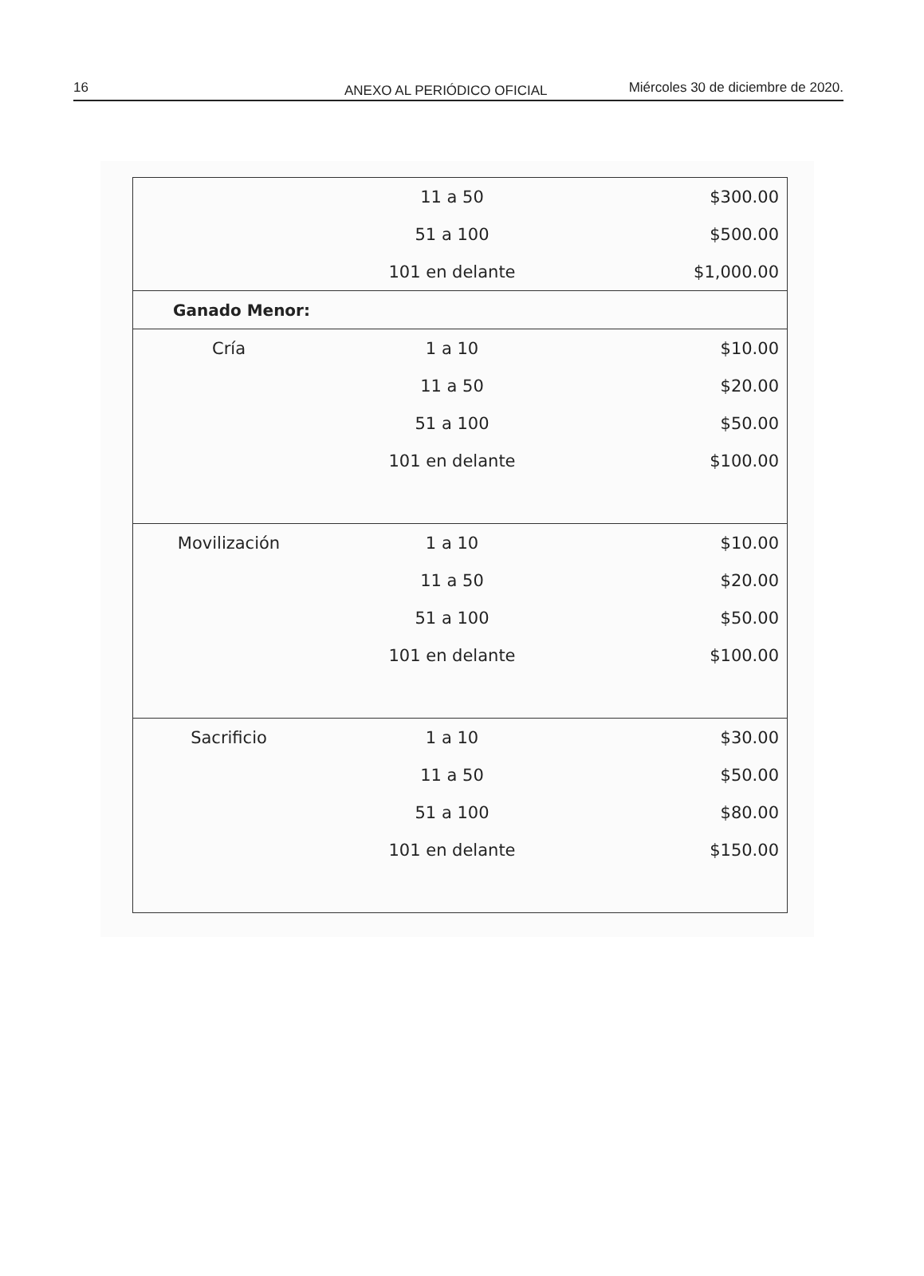16 ANEXO AL PERIÓDICO OFICIAL Miércoles 30 de diciembre de 2020.
| | 11 a 50 | $300.00 |
| | 51 a 100 | $500.00 |
| | 101 en delante | $1,000.00 |
| Ganado Menor: | | |
| Cría | 1 a 10 | $10.00 |
| | 11 a 50 | $20.00 |
| | 51 a 100 | $50.00 |
| | 101 en delante | $100.00 |
| Movilización | 1 a 10 | $10.00 |
| | 11 a 50 | $20.00 |
| | 51 a 100 | $50.00 |
| | 101 en delante | $100.00 |
| Sacrificio | 1 a 10 | $30.00 |
| | 11 a 50 | $50.00 |
| | 51 a 100 | $80.00 |
| | 101 en delante | $150.00 |